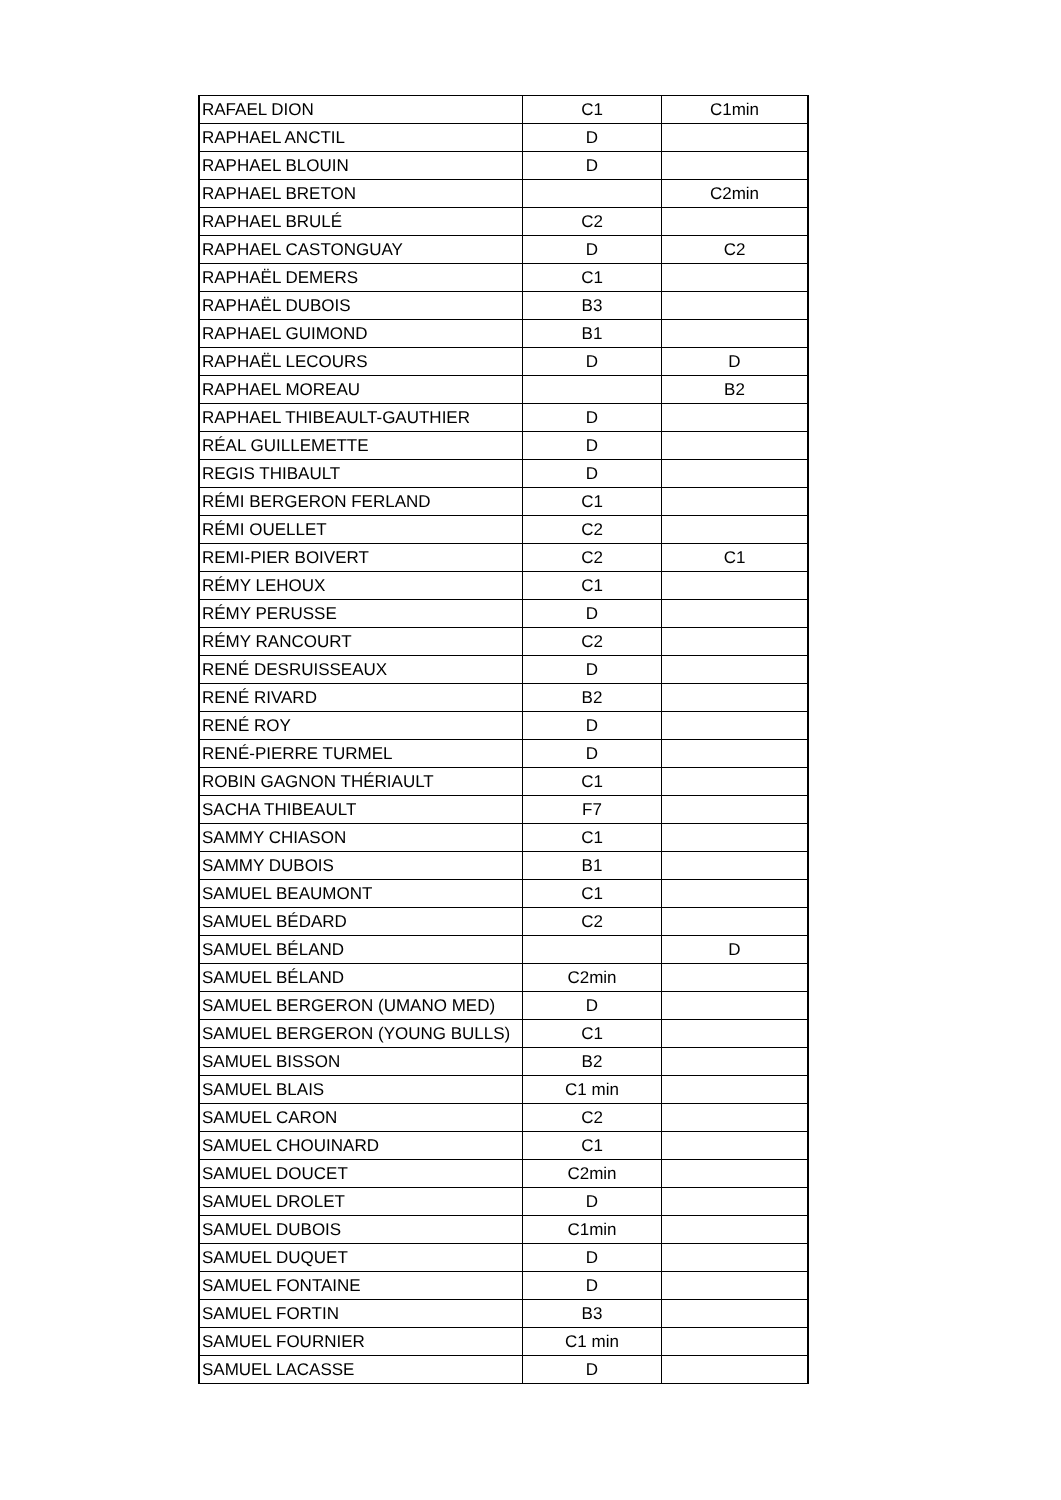| RAFAEL DION | C1 | C1min |
| RAPHAEL ANCTIL | D | |
| RAPHAEL BLOUIN | D | |
| RAPHAEL BRETON | | C2min |
| RAPHAEL BRULÉ | C2 | |
| RAPHAEL CASTONGUAY | D | C2 |
| RAPHAËL DEMERS | C1 | |
| RAPHAËL DUBOIS | B3 | |
| RAPHAEL GUIMOND | B1 | |
| RAPHAËL LECOURS | D | D |
| RAPHAEL MOREAU | | B2 |
| RAPHAEL THIBEAULT-GAUTHIER | D | |
| RÉAL GUILLEMETTE | D | |
| REGIS THIBAULT | D | |
| RÉMI BERGERON FERLAND | C1 | |
| RÉMI OUELLET | C2 | |
| REMI-PIER BOIVERT | C2 | C1 |
| RÉMY LEHOUX | C1 | |
| RÉMY PERUSSE | D | |
| RÉMY RANCOURT | C2 | |
| RENÉ DESRUISSEAUX | D | |
| RENÉ RIVARD | B2 | |
| RENÉ ROY | D | |
| RENÉ-PIERRE TURMEL | D | |
| ROBIN GAGNON THÉRIAULT | C1 | |
| SACHA THIBEAULT | F7 | |
| SAMMY CHIASON | C1 | |
| SAMMY DUBOIS | B1 | |
| SAMUEL BEAUMONT | C1 | |
| SAMUEL BÉDARD | C2 | |
| SAMUEL BÉLAND | | D |
| SAMUEL BÉLAND | C2min | |
| SAMUEL BERGERON (UMANO MED) | D | |
| SAMUEL BERGERON (YOUNG BULLS) | C1 | |
| SAMUEL BISSON | B2 | |
| SAMUEL BLAIS | C1 min | |
| SAMUEL CARON | C2 | |
| SAMUEL CHOUINARD | C1 | |
| SAMUEL DOUCET | C2min | |
| SAMUEL DROLET | D | |
| SAMUEL DUBOIS | C1min | |
| SAMUEL DUQUET | D | |
| SAMUEL FONTAINE | D | |
| SAMUEL FORTIN | B3 | |
| SAMUEL FOURNIER | C1 min | |
| SAMUEL LACASSE | D | |